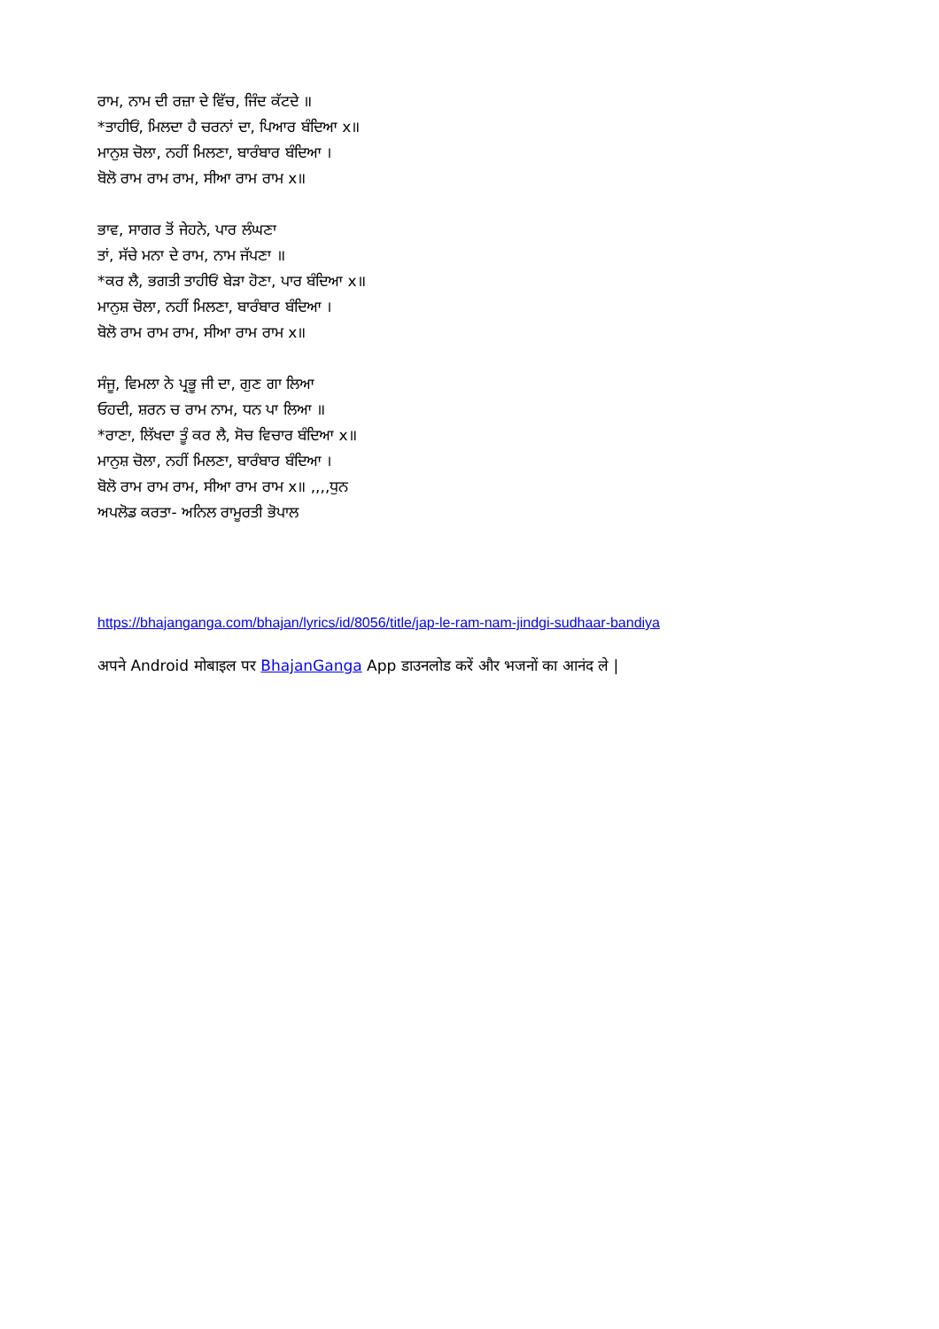ਰਾਮ, ਨਾਮ ਦੀ ਰਜ਼ਾ ਦੇ ਵਿੱਚ, ਜਿੰਦ ਕੱਟਦੇ ॥
*ਤਾਹੀਓਂ, ਮਿਲਦਾ ਹੈ ਚਰਨਾਂ ਦਾ, ਪਿਆਰ ਬੰਦਿਆ x॥
ਮਾਨੁਸ਼ ਚੋਲਾ, ਨਹੀਂ ਮਿਲਣਾ, ਬਾਰੰਬਾਰ ਬੰਦਿਆ ।
ਬੋਲੋ ਰਾਮ ਰਾਮ ਰਾਮ, ਸੀਆ ਰਾਮ ਰਾਮ x॥
ਭਾਵ, ਸਾਗਰ ਤੋਂ ਜੇਹਨੇ, ਪਾਰ ਲੰਘਣਾ
ਤਾਂ, ਸੱਚੇ ਮਨਾ ਦੇ ਰਾਮ, ਨਾਮ ਜੱਪਣਾ ॥
*ਕਰ ਲੈ, ਭਗਤੀ ਤਾਹੀਓਂ ਬੇੜਾ ਹੋਣਾ, ਪਾਰ ਬੰਦਿਆ x॥
ਮਾਨੁਸ਼ ਚੋਲਾ, ਨਹੀਂ ਮਿਲਣਾ, ਬਾਰੰਬਾਰ ਬੰਦਿਆ ।
ਬੋਲੋ ਰਾਮ ਰਾਮ ਰਾਮ, ਸੀਆ ਰਾਮ ਰਾਮ x॥
ਸੰਜੂ, ਵਿਮਲਾ ਨੇ ਪ੍ਰਭੂ ਜੀ ਦਾ, ਗੁਣ ਗਾ ਲਿਆ
ਓਹਦੀ, ਸ਼ਰਨ ਚ ਰਾਮ ਨਾਮ, ਧਨ ਪਾ ਲਿਆ ॥
*ਰਾਣਾ, ਲਿੱਖਦਾ ਤੂੰ ਕਰ ਲੈ, ਸੋਚ ਵਿਚਾਰ ਬੰਦਿਆ x॥
ਮਾਨੁਸ਼ ਚੋਲਾ, ਨਹੀਂ ਮਿਲਣਾ, ਬਾਰੰਬਾਰ ਬੰਦਿਆ ।
ਬੋਲੋ ਰਾਮ ਰਾਮ ਰਾਮ, ਸੀਆ ਰਾਮ ਰਾਮ x॥ ,,,,ਧੁਨ
ਅਪਲੋਡ ਕਰਤਾ- ਅਨਿਲ ਰਾਮੂਰਤੀ ਭੋਪਾਲ
https://bhajanganga.com/bhajan/lyrics/id/8056/title/jap-le-ram-nam-jindgi-sudhaar-bandiya
अपने Android मोबाइल पर BhajanGanga App डाउनलोड करें और भजनों का आनंद ले |